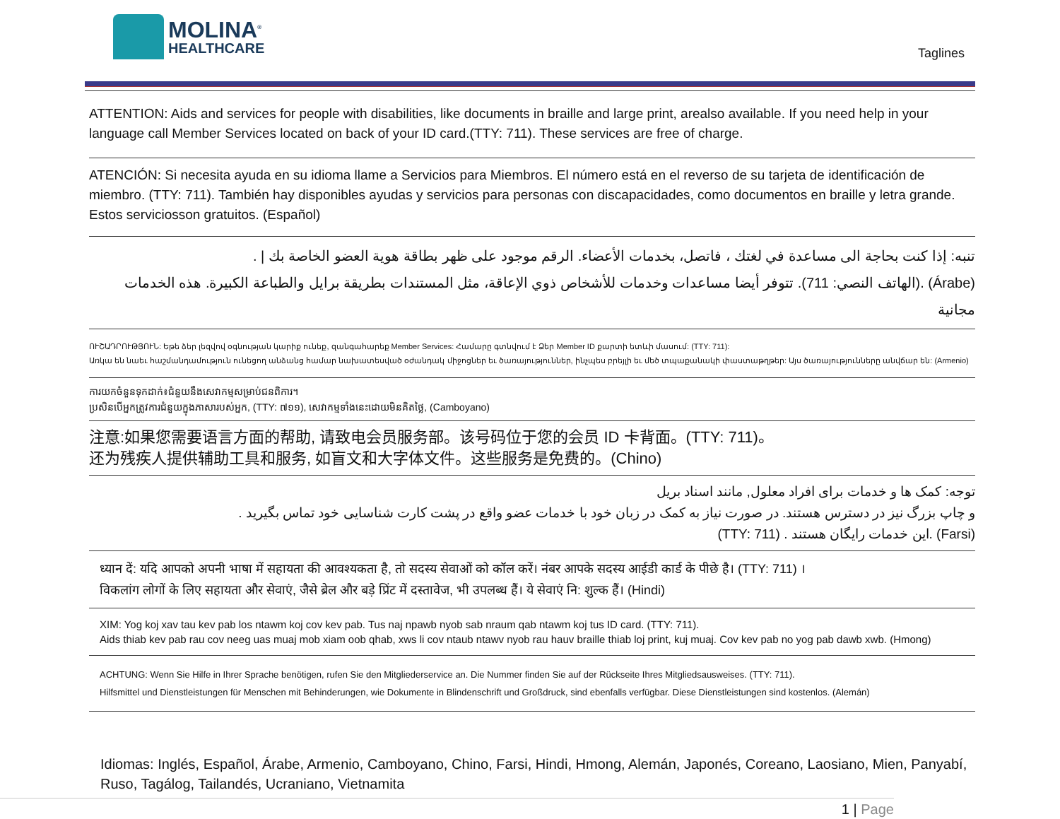MOLINA<sup>®</sup>
HEALTHCARE
Taglines
ATTENTION: Aids and services for people with disabilities, like documents in braille and large print, arealso available. If you need help in your language call Member Services located on back of your ID card.(TTY: 711). These services are free of charge.
ATENCIÓN: Si necesita ayuda en su idioma llame a Servicios para Miembros. El número está en el reverso de su tarjeta de identificación de miembro. (TTY: 711). También hay disponibles ayudas y servicios para personas con discapacidades, como documentos en braille y letra grande. Estos serviciosson gratuitos. (Español)
تنبه: إذا كنت بحاجة الى مساعدة في لغتك ، فاتصل، بخدمات الأعضاء. الرقم موجود على ظهر بطاقة هوية العضو الخاصة بك | .
(Árabe) .(الهاتف النصي: 711). تتوفر أيضا مساعدات وخدمات للأشخاص ذوي الإعاقة، مثل المستندات بطريقة برايل والطباعة الكبيرة. هذه الخدمات مجانية
ՈՒՇԱԴՐՈՒԹՅՈՒՆ: Եթե ձեր լեզվով օգնության կարիք ունեք, զանգահարեք Member Services: Համարը գտնվում է Ձեր Member ID քարտի ետևի մասում: (TTY: 711):
Առկա են նաեւ հաշմանդամություն ունեցող անձանց համար նախատեսված օժանդակ միջոցներ եւ ծառայություններ, ինչպես բրեյլի եւ մեծ տպաքանակի փաստաթղթեր: Այս ծառայությունները անվճար են: (Armenio)
ការយកចំនួនទុកដាក់៖ជំនួយនឹងសេវាកម្មសម្រាប់ជនពិការ។
ប្រសិនបើអ្នកត្រូវការជំនួយក្នុងភាសារបស់អ្នក, (TTY: ៧១១), សេវាកម្មទាំងនេះដោយមិនគិតថ្លៃ, (Camboyano)
注意:如果您需要语言方面的帮助, 请致电会员服务部。该号码位于您的会员 ID 卡背面。(TTY: 711)。
还为残疾人提供辅助工具和服务, 如盲文和大字体文件。这些服务是免费的。(Chino)
توجه: کمک ها و خدمات برای افراد معلول, مانند اسناد بریل
و چاپ بزرگ نیز در دسترس هستند. در صورت نیاز به کمک در زبان خود با خدمات عضو واقع در پشت کارت شناسایی خود تماس بگیرید .
(Farsi) .این خدمات رایگان هستند . (TTY: 711)
ध्यान दें: यदि आपको अपनी भाषा में सहायता की आवश्यकता है, तो सदस्य सेवाओं को कॉल करें। नंबर आपके सदस्य आईडी कार्ड के पीछे है। (TTY: 711) ।
विकलांग लोगों के लिए सहायता और सेवाएं, जैसे ब्रेल और बड़े प्रिंट में दस्तावेज, भी उपलब्ध हैं। ये सेवाएं नि: शुल्क हैं। (Hindi)
XIM: Yog koj xav tau kev pab los ntawm koj cov kev pab. Tus naj npawb nyob sab nraum qab ntawm koj tus ID card. (TTY: 711).
Aids thiab kev pab rau cov neeg uas muaj mob xiam oob qhab, xws li cov ntaub ntawv nyob rau hauv braille thiab loj print, kuj muaj. Cov kev pab no yog pab dawb xwb. (Hmong)
ACHTUNG: Wenn Sie Hilfe in Ihrer Sprache benötigen, rufen Sie den Mitgliederservice an. Die Nummer finden Sie auf der Rückseite Ihres Mitgliedsausweises. (TTY: 711).
Hilfsmittel und Dienstleistungen für Menschen mit Behinderungen, wie Dokumente in Blindenschrift und Großdruck, sind ebenfalls verfügbar. Diese Dienstleistungen sind kostenlos. (Alemán)
Idiomas: Inglés, Español, Árabe, Armenio, Camboyano, Chino, Farsi, Hindi, Hmong, Alemán, Japonés, Coreano, Laosiano, Mien, Panyabí, Ruso, Tagálog, Tailandés, Ucraniano, Vietnamita
1 | Page